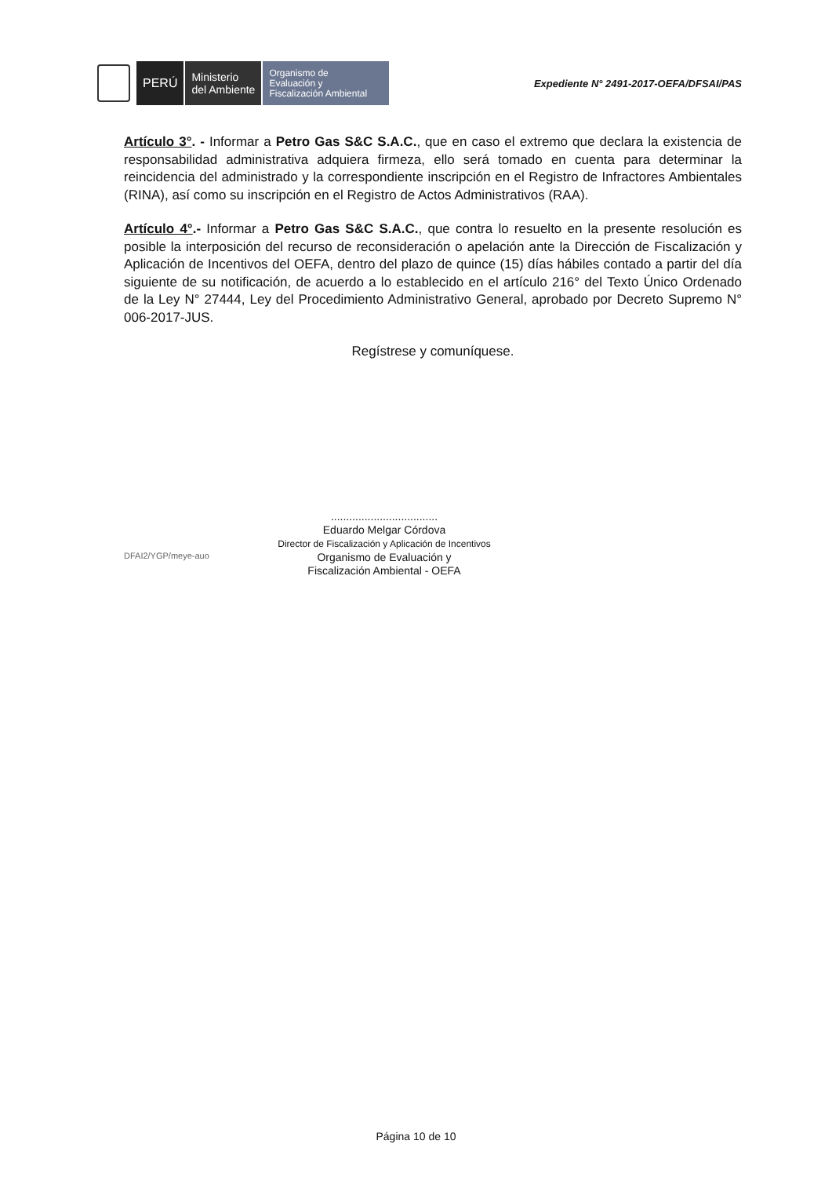PERÚ
Ministerio
del Ambiente
Organismo de
Evaluación y
Fiscalización Ambiental
Expediente N° 2491-2017-OEFA/DFSAI/PAS
Artículo 3°. - Informar a Petro Gas S&C S.A.C., que en caso el extremo que declara la existencia de responsabilidad administrativa adquiera firmeza, ello será tomado en cuenta para determinar la reincidencia del administrado y la correspondiente inscripción en el Registro de Infractores Ambientales (RINA), así como su inscripción en el Registro de Actos Administrativos (RAA).
Artículo 4°.- Informar a Petro Gas S&C S.A.C., que contra lo resuelto en la presente resolución es posible la interposición del recurso de reconsideración o apelación ante la Dirección de Fiscalización y Aplicación de Incentivos del OEFA, dentro del plazo de quince (15) días hábiles contado a partir del día siguiente de su notificación, de acuerdo a lo establecido en el artículo 216° del Texto Único Ordenado de la Ley N° 27444, Ley del Procedimiento Administrativo General, aprobado por Decreto Supremo N° 006-2017-JUS.
Regístrese y comuníquese.
...................................
Eduardo Melgar Córdova
Director de Fiscalización y Aplicación de Incentivos
Organismo de Evaluación y
Fiscalización Ambiental - OEFA
DFAI2/YGP/meye-auo
Página 10 de 10